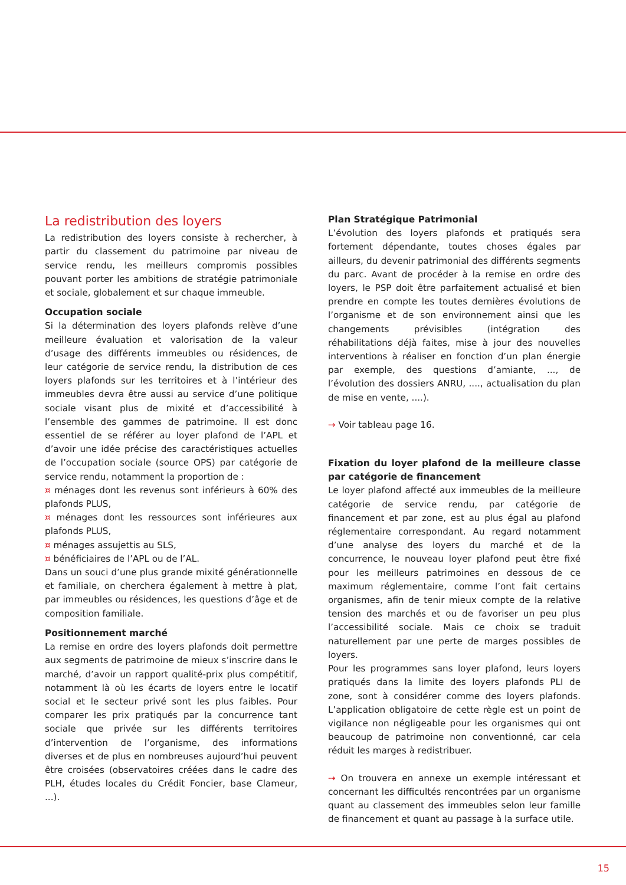La redistribution des loyers
La redistribution des loyers consiste à rechercher, à partir du classement du patrimoine par niveau de service rendu, les meilleurs compromis possibles pouvant porter les ambitions de stratégie patrimoniale et sociale, globalement et sur chaque immeuble.
Occupation sociale
Si la détermination des loyers plafonds relève d’une meilleure évaluation et valorisation de la valeur d’usage des différents immeubles ou résidences, de leur catégorie de service rendu, la distribution de ces loyers plafonds sur les territoires et à l’intérieur des immeubles devra être aussi au service d’une politique sociale visant plus de mixité et d’accessibilité à l’ensemble des gammes de patrimoine. Il est donc essentiel de se référer au loyer plafond de l’APL et d’avoir une idée précise des caractéristiques actuelles de l’occupation sociale (source OPS) par catégorie de service rendu, notamment la proportion de :
¤ ménages dont les revenus sont inférieurs à 60% des plafonds PLUS,
¤ ménages dont les ressources sont inférieures aux plafonds PLUS,
¤ ménages assujettis au SLS,
¤ bénéficiaires de l’APL ou de l’AL.
Dans un souci d’une plus grande mixité générationnelle et familiale, on cherchera également à mettre à plat, par immeubles ou résidences, les questions d’âge et de composition familiale.
Positionnement marché
La remise en ordre des loyers plafonds doit permettre aux segments de patrimoine de mieux s’inscrire dans le marché, d’avoir un rapport qualité-prix plus compétitif, notamment là où les écarts de loyers entre le locatif social et le secteur privé sont les plus faibles. Pour comparer les prix pratiqués par la concurrence tant sociale que privée sur les différents territoires d’intervention de l’organisme, des informations diverses et de plus en nombreuses aujourd’hui peuvent être croisées (observatoires créées dans le cadre des PLH, études locales du Crédit Foncier, base Clameur, ...).
Plan Stratégique Patrimonial
L’évolution des loyers plafonds et pratiqués sera fortement dépendante, toutes choses égales par ailleurs, du devenir patrimonial des différents segments du parc. Avant de procéder à la remise en ordre des loyers, le PSP doit être parfaitement actualisé et bien prendre en compte les toutes dernières évolutions de l’organisme et de son environnement ainsi que les changements prévisibles (intégration des réhabilitations déjà faites, mise à jour des nouvelles interventions à réaliser en fonction d’un plan énergie par exemple, des questions d’amiante, ..., de l’évolution des dossiers ANRU, ...., actualisation du plan de mise en vente, ....).
⇢ Voir tableau page 16.
Fixation du loyer plafond de la meilleure classe par catégorie de financement
Le loyer plafond affecté aux immeubles de la meilleure catégorie de service rendu, par catégorie de financement et par zone, est au plus égal au plafond réglementaire correspondant. Au regard notamment d’une analyse des loyers du marché et de la concurrence, le nouveau loyer plafond peut être fixé pour les meilleurs patrimoines en dessous de ce maximum réglementaire, comme l’ont fait certains organismes, afin de tenir mieux compte de la relative tension des marchés et ou de favoriser un peu plus l’accessibilité sociale. Mais ce choix se traduit naturellement par une perte de marges possibles de loyers.
Pour les programmes sans loyer plafond, leurs loyers pratiqués dans la limite des loyers plafonds PLI de zone, sont à considérer comme des loyers plafonds. L’application obligatoire de cette règle est un point de vigilance non négligeable pour les organismes qui ont beaucoup de patrimoine non conventionné, car cela réduit les marges à redistribuer.
⇢ On trouvera en annexe un exemple intéressant et concernant les difficultés rencontrées par un organisme quant au classement des immeubles selon leur famille de financement et quant au passage à la surface utile.
15